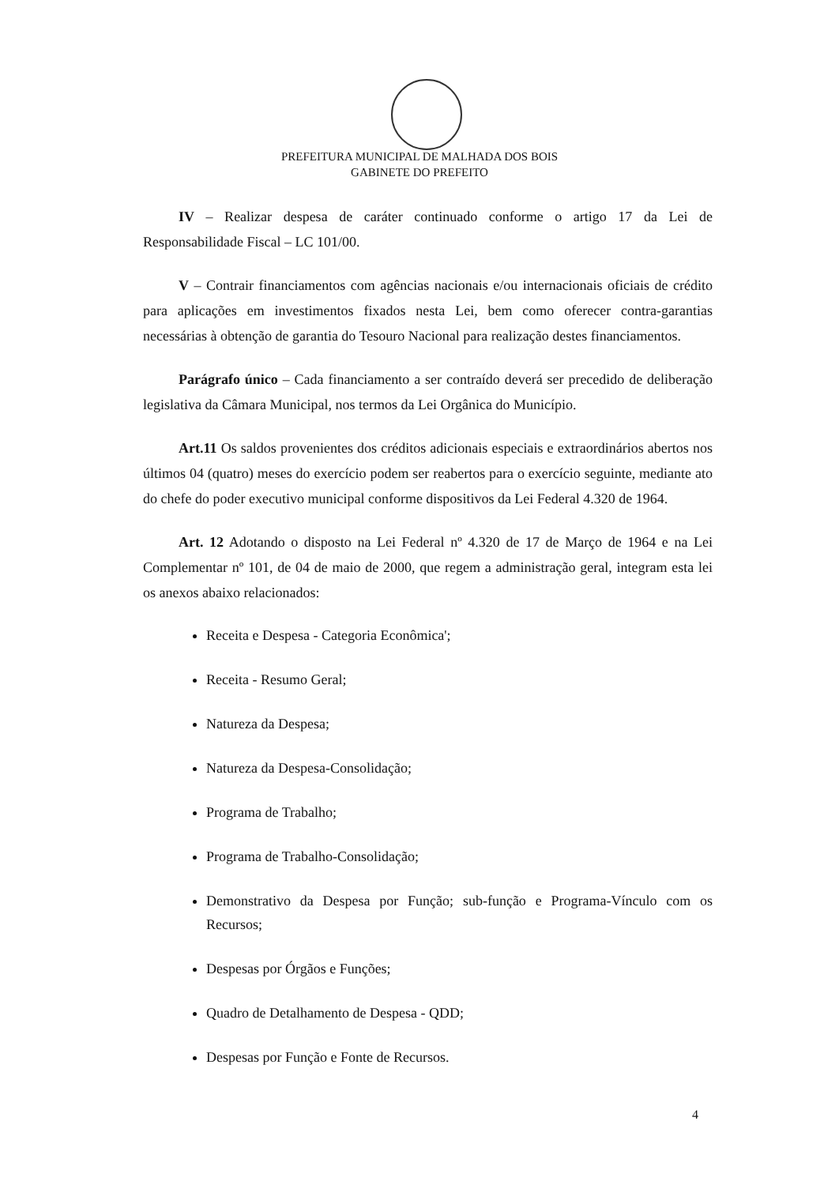PREFEITURA MUNICIPAL DE MALHADA DOS BOIS
GABINETE DO PREFEITO
IV – Realizar despesa de caráter continuado conforme o artigo 17 da Lei de Responsabilidade Fiscal – LC 101/00.
V – Contrair financiamentos com agências nacionais e/ou internacionais oficiais de crédito para aplicações em investimentos fixados nesta Lei, bem como oferecer contra-garantias necessárias à obtenção de garantia do Tesouro Nacional para realização destes financiamentos.
Parágrafo único – Cada financiamento a ser contraído deverá ser precedido de deliberação legislativa da Câmara Municipal, nos termos da Lei Orgânica do Município.
Art.11 Os saldos provenientes dos créditos adicionais especiais e extraordinários abertos nos últimos 04 (quatro) meses do exercício podem ser reabertos para o exercício seguinte, mediante ato do chefe do poder executivo municipal conforme dispositivos da Lei Federal 4.320 de 1964.
Art. 12 Adotando o disposto na Lei Federal nº 4.320 de 17 de Março de 1964 e na Lei Complementar nº 101, de 04 de maio de 2000, que regem a administração geral, integram esta lei os anexos abaixo relacionados:
Receita e Despesa - Categoria Econômica';
Receita - Resumo Geral;
Natureza da Despesa;
Natureza da Despesa-Consolidação;
Programa de Trabalho;
Programa de Trabalho-Consolidação;
Demonstrativo da Despesa por Função; sub-função e Programa-Vínculo com os Recursos;
Despesas por Órgãos e Funções;
Quadro de Detalhamento de Despesa - QDD;
Despesas por Função e Fonte de Recursos.
4